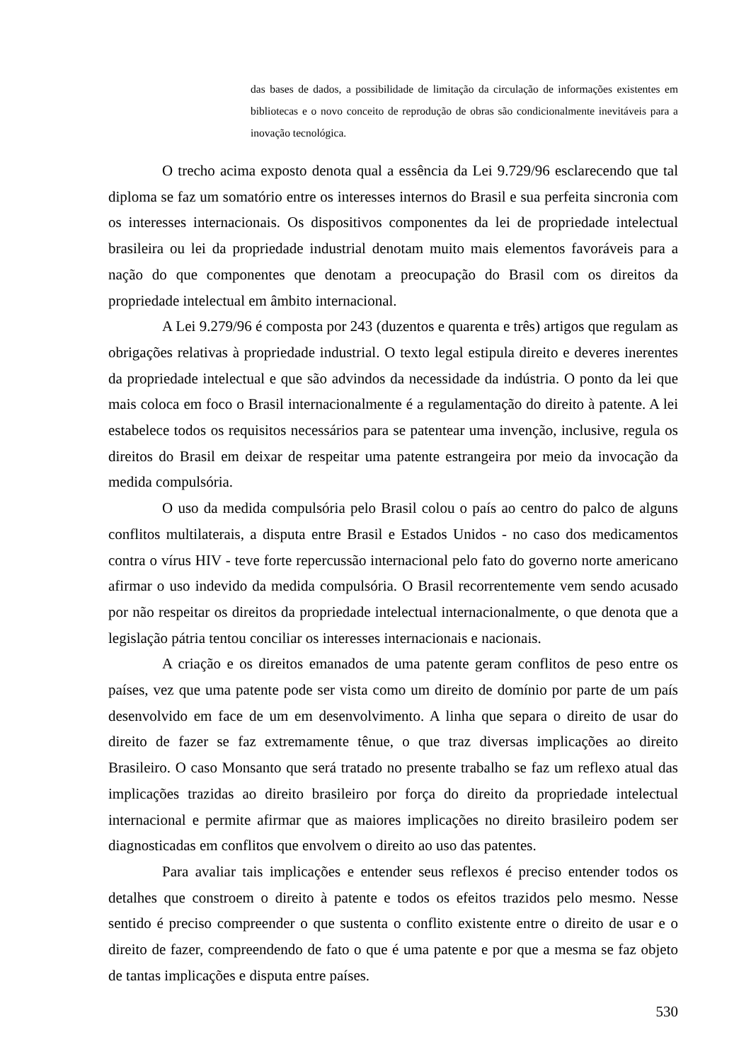das bases de dados, a possibilidade de limitação da circulação de informações existentes em bibliotecas e o novo conceito de reprodução de obras são condicionalmente inevitáveis para a inovação tecnológica.
O trecho acima exposto denota qual a essência da Lei 9.729/96 esclarecendo que tal diploma se faz um somatório entre os interesses internos do Brasil e sua perfeita sincronia com os interesses internacionais. Os dispositivos componentes da lei de propriedade intelectual brasileira ou lei da propriedade industrial denotam muito mais elementos favoráveis para a nação do que componentes que denotam a preocupação do Brasil com os direitos da propriedade intelectual em âmbito internacional.
A Lei 9.279/96 é composta por 243 (duzentos e quarenta e três) artigos que regulam as obrigações relativas à propriedade industrial. O texto legal estipula direito e deveres inerentes da propriedade intelectual e que são advindos da necessidade da indústria. O ponto da lei que mais coloca em foco o Brasil internacionalmente é a regulamentação do direito à patente. A lei estabelece todos os requisitos necessários para se patentear uma invenção, inclusive, regula os direitos do Brasil em deixar de respeitar uma patente estrangeira por meio da invocação da medida compulsória.
O uso da medida compulsória pelo Brasil colou o país ao centro do palco de alguns conflitos multilaterais, a disputa entre Brasil e Estados Unidos - no caso dos medicamentos contra o vírus HIV - teve forte repercussão internacional pelo fato do governo norte americano afirmar o uso indevido da medida compulsória. O Brasil recorrentemente vem sendo acusado por não respeitar os direitos da propriedade intelectual internacionalmente, o que denota que a legislação pátria tentou conciliar os interesses internacionais e nacionais.
A criação e os direitos emanados de uma patente geram conflitos de peso entre os países, vez que uma patente pode ser vista como um direito de domínio por parte de um país desenvolvido em face de um em desenvolvimento. A linha que separa o direito de usar do direito de fazer se faz extremamente tênue, o que traz diversas implicações ao direito Brasileiro. O caso Monsanto que será tratado no presente trabalho se faz um reflexo atual das implicações trazidas ao direito brasileiro por força do direito da propriedade intelectual internacional e permite afirmar que as maiores implicações no direito brasileiro podem ser diagnosticadas em conflitos que envolvem o direito ao uso das patentes.
Para avaliar tais implicações e entender seus reflexos é preciso entender todos os detalhes que constroem o direito à patente e todos os efeitos trazidos pelo mesmo. Nesse sentido é preciso compreender o que sustenta o conflito existente entre o direito de usar e o direito de fazer, compreendendo de fato o que é uma patente e por que a mesma se faz objeto de tantas implicações e disputa entre países.
530